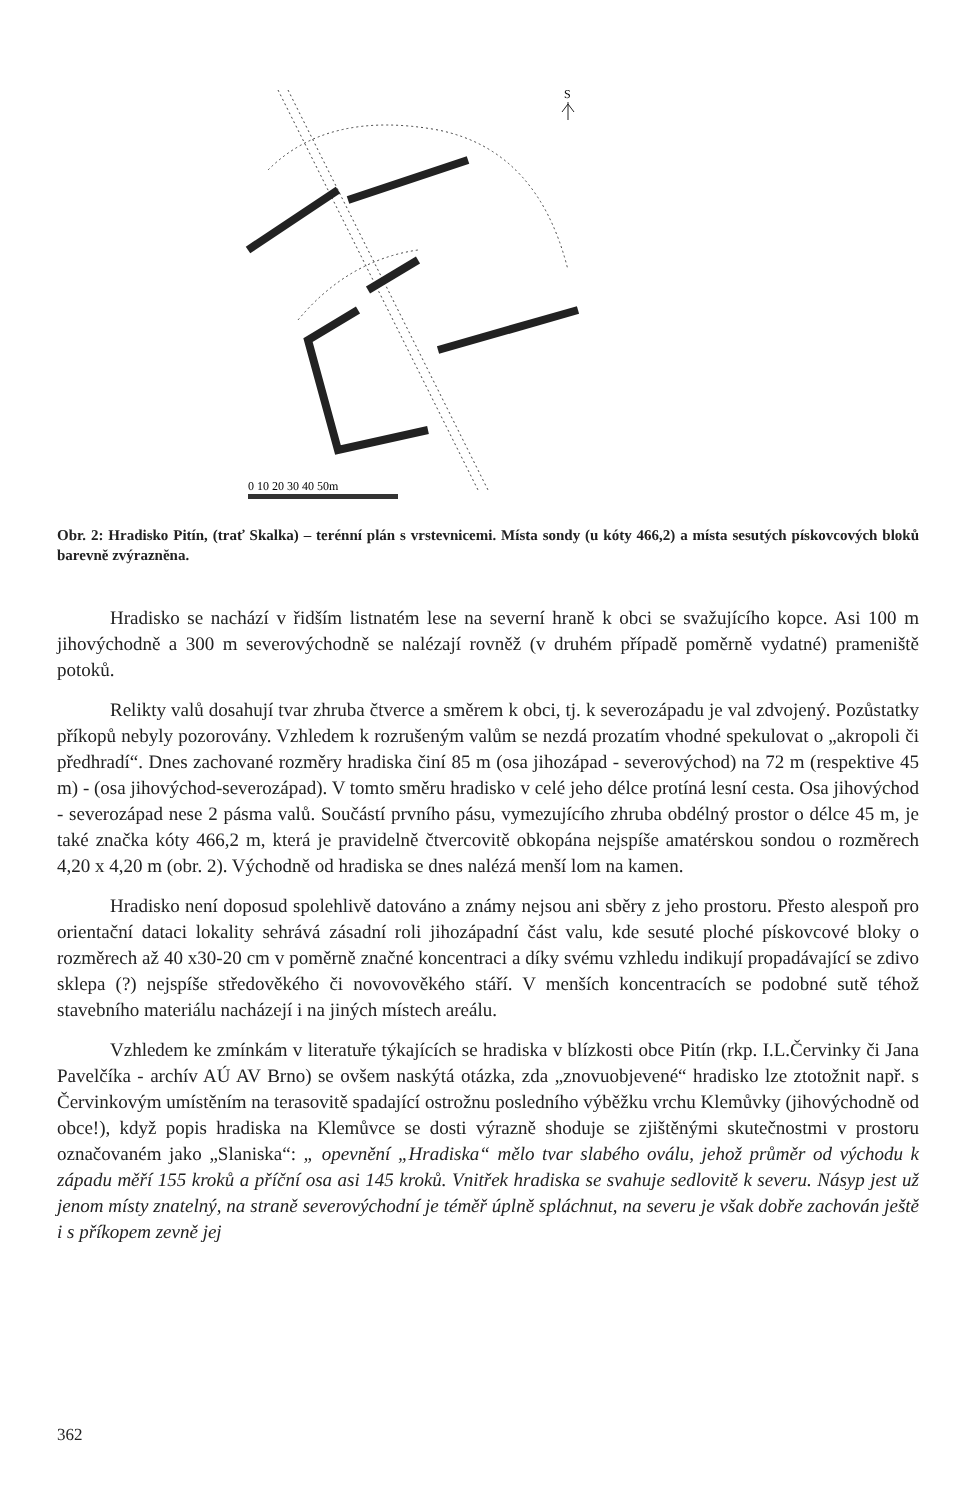S
0 10 20 30 40 50m
Obr. 2: Hradisko Pitín, (trať Skalka) – terénní plán s vrstevnicemi. Místa sondy (u kóty 466,2) a místa sesutých pískovcových bloků barevně zvýrazněna.
Hradisko se nachází v řidším listnatém lese na severní hraně k obci se svažujícího kopce. Asi 100 m jihovýchodně a 300 m severovýchodně se nalézají rovněž (v druhém případě poměrně vydatné) prameniště potoků.
Relikty valů dosahují tvar zhruba čtverce a směrem k obci, tj. k severozápadu je val zdvojený. Pozůstatky příkopů nebyly pozorovány. Vzhledem k rozrušeným valům se nezdá prozatím vhodné spekulovat o „akropoli či předhradí“. Dnes zachované rozměry hradiska činí 85 m (osa jihozápad - severovýchod) na 72 m (respektive 45 m) - (osa jihovýchod-severozápad). V tomto směru hradisko v celé jeho délce protíná lesní cesta. Osa jihovýchod - severozápad nese 2 pásma valů. Součástí prvního pásu, vymezujícího zhruba obdélný prostor o délce 45 m, je také značka kóty 466,2 m, která je pravidelně čtvercovitě obkopána nejspíše amatérskou sondou o rozměrech 4,20 x 4,20 m (obr. 2). Východně od hradiska se dnes nalézá menší lom na kamen.
Hradisko není doposud spolehlivě datováno a známy nejsou ani sběry z jeho prostoru. Přesto alespoň pro orientační dataci lokality sehrává zásadní roli jihozápadní část valu, kde sesuté ploché pískovcové bloky o rozměrech až 40 x30-20 cm v poměrně značné koncentraci a díky svému vzhledu indikují propadávající se zdivo sklepa (?) nejspíše středověkého či novovověkého stáří. V menších koncentracích se podobné sutě téhož stavebního materiálu nacházejí i na jiných místech areálu.
Vzhledem ke zmínkám v literatuře týkajících se hradiska v blízkosti obce Pitín (rkp. I.L.Červinky či Jana Pavelčíka - archív AÚ AV Brno) se ovšem naskýtá otázka, zda „znovuobjevené“ hradisko lze ztotožnit např. s Červinkovým umístěním na terasovitě spadající ostrožnu posledního výběžku vrchu Klemůvky (jihovýchodně od obce!), když popis hradiska na Klemůvce se dosti výrazně shoduje se zjištěnými skutečnostmi v prostoru označovaném jako „Slaniska“: „ opevnění „Hradiska“ mělo tvar slabého oválu, jehož průměr od východu k západu měří 155 kroků a příční osa asi 145 kroků. Vnitřek hradiska se svahuje sedlovitě k severu. Násyp jest už jenom místy znatelný, na straně severovýchodní je téměř úplně spláchnut, na severu je však dobře zachován ještě i s příkopem zevně jej
362